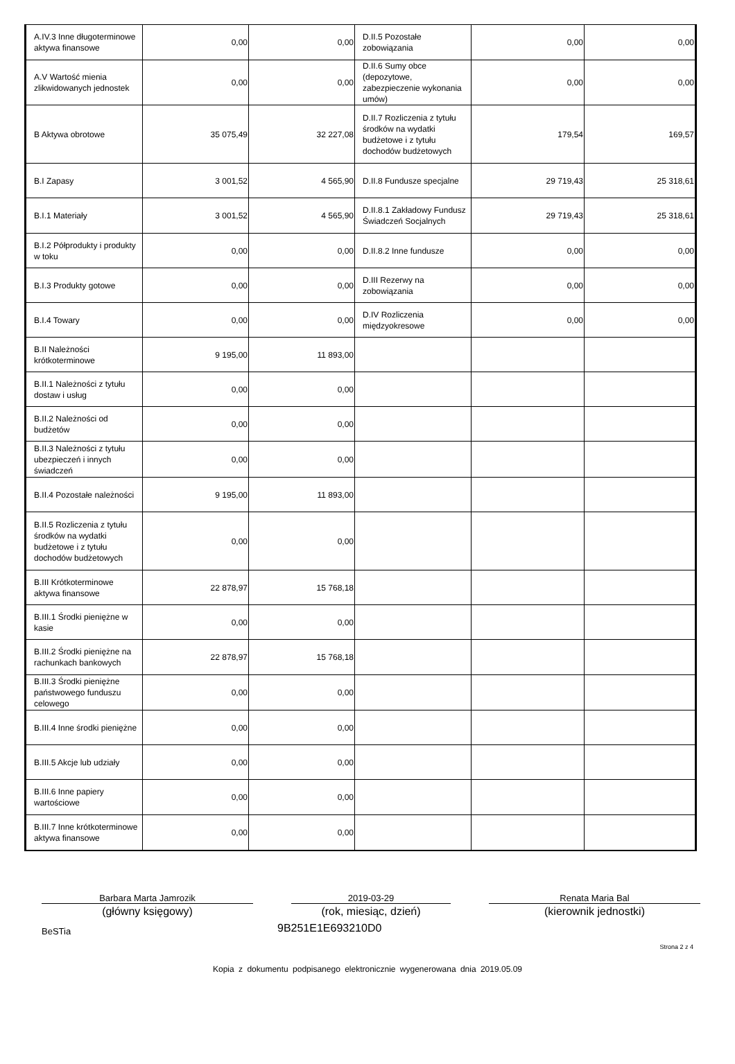| A.IV.3 Inne długoterminowe aktywa finansowe | 0,00 | 0,00 | D.II.5 Pozostałe zobowiązania | 0,00 | 0,00 |
| A.V Wartość mienia zlikwidowanych jednostek | 0,00 | 0,00 | D.II.6 Sumy obce (depozytowe, zabezpieczenie wykonania umów) | 0,00 | 0,00 |
| B Aktywa obrotowe | 35 075,49 | 32 227,08 | D.II.7 Rozliczenia z tytułu środków na wydatki budżetowe i z tytułu dochodów budżetowych | 179,54 | 169,57 |
| B.I Zapasy | 3 001,52 | 4 565,90 | D.II.8 Fundusze specjalne | 29 719,43 | 25 318,61 |
| B.I.1 Materiały | 3 001,52 | 4 565,90 | D.II.8.1 Zakładowy Fundusz Świadczeń Socjalnych | 29 719,43 | 25 318,61 |
| B.I.2 Półprodukty i produkty w toku | 0,00 | 0,00 | D.II.8.2 Inne fundusze | 0,00 | 0,00 |
| B.I.3 Produkty gotowe | 0,00 | 0,00 | D.III Rezerwy na zobowiązania | 0,00 | 0,00 |
| B.I.4 Towary | 0,00 | 0,00 | D.IV Rozliczenia międzyokresowe | 0,00 | 0,00 |
| B.II Należności krótkoterminowe | 9 195,00 | 11 893,00 | | | |
| B.II.1 Należności z tytułu dostaw i usług | 0,00 | 0,00 | | | |
| B.II.2 Należności od budżetów | 0,00 | 0,00 | | | |
| B.II.3 Należności z tytułu ubezpieczeń i innych świadczeń | 0,00 | 0,00 | | | |
| B.II.4 Pozostałe należności | 9 195,00 | 11 893,00 | | | |
| B.II.5 Rozliczenia z tytułu środków na wydatki budżetowe i z tytułu dochodów budżetowych | 0,00 | 0,00 | | | |
| B.III Krótkoterminowe aktywa finansowe | 22 878,97 | 15 768,18 | | | |
| B.III.1 Środki pieniężne w kasie | 0,00 | 0,00 | | | |
| B.III.2 Środki pieniężne na rachunkach bankowych | 22 878,97 | 15 768,18 | | | |
| B.III.3 Środki pieniężne państwowego funduszu celowego | 0,00 | 0,00 | | | |
| B.III.4 Inne środki pieniężne | 0,00 | 0,00 | | | |
| B.III.5 Akcje lub udziały | 0,00 | 0,00 | | | |
| B.III.6 Inne papiery wartościowe | 0,00 | 0,00 | | | |
| B.III.7 Inne krótkoterminowe aktywa finansowe | 0,00 | 0,00 | | | |
Barbara Marta Jamrozik
(główny księgowy)
2019-03-29
(rok, miesiąc, dzień)
Renata Maria Bal
(kierownik jednostki)
BeSTia 9B251E1E693210D0
Strona 2 z 4
Kopia z dokumentu podpisanego elektronicznie wygenerowana dnia 2019.05.09